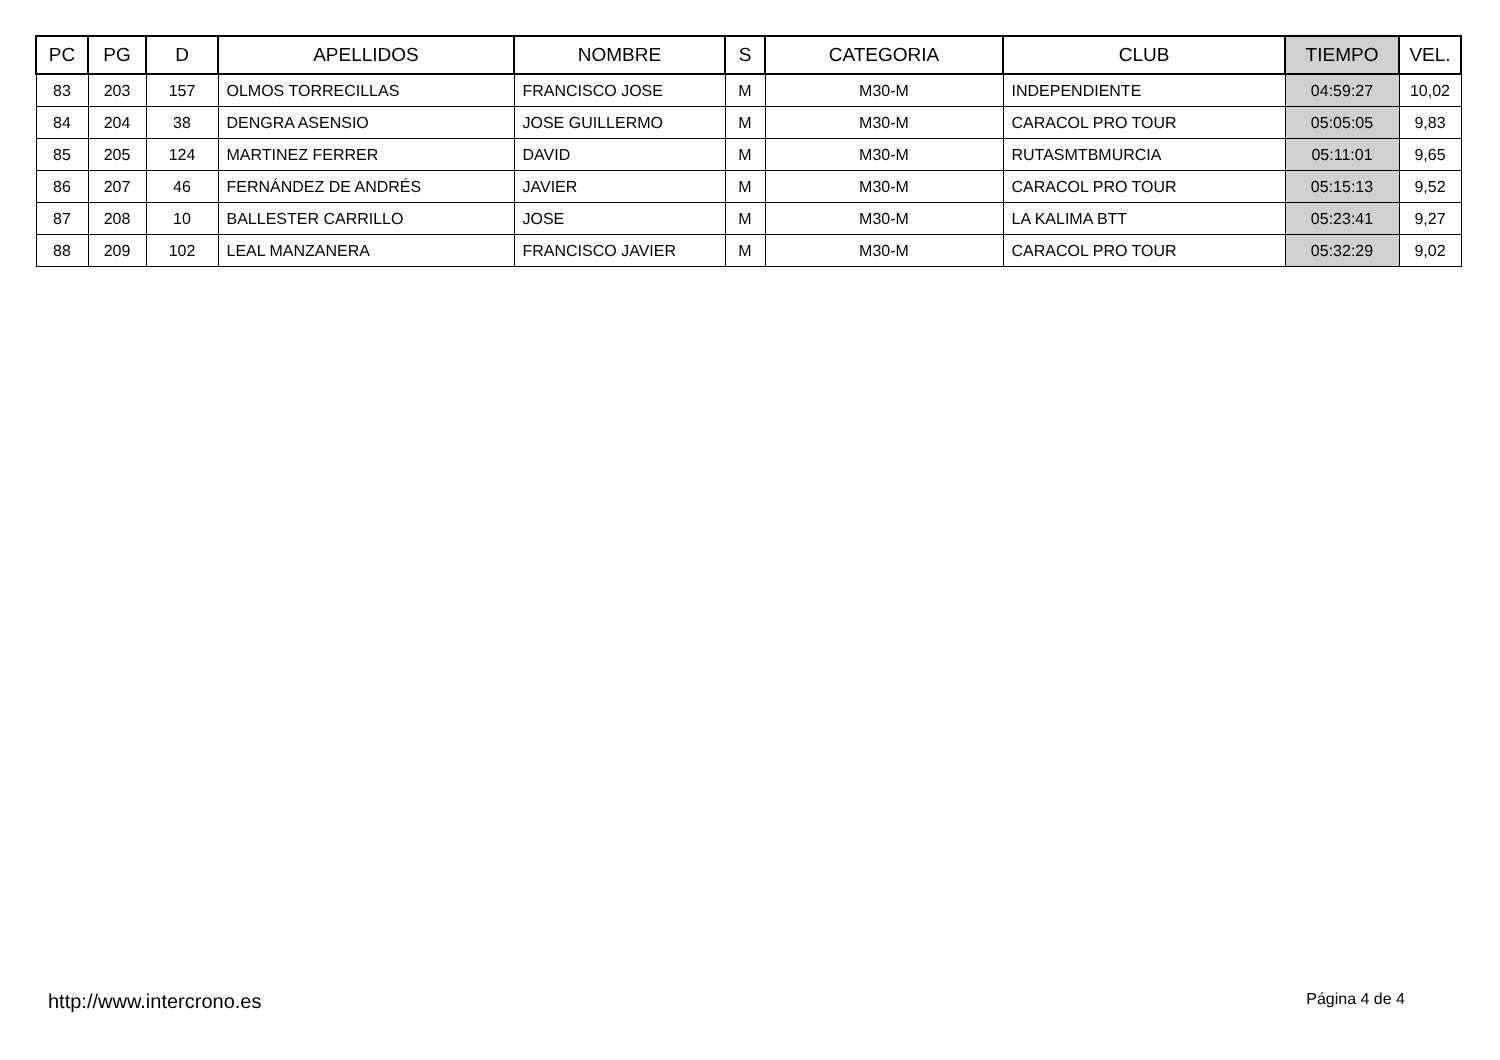| PC | PG | D | APELLIDOS | NOMBRE | S | CATEGORIA | CLUB | TIEMPO | VEL. |
| --- | --- | --- | --- | --- | --- | --- | --- | --- | --- |
| 83 | 203 | 157 | OLMOS TORRECILLAS | FRANCISCO JOSE | M | M30-M | INDEPENDIENTE | 04:59:27 | 10,02 |
| 84 | 204 | 38 | DENGRA ASENSIO | JOSE GUILLERMO | M | M30-M | CARACOL PRO TOUR | 05:05:05 | 9,83 |
| 85 | 205 | 124 | MARTINEZ FERRER | DAVID | M | M30-M | RUTASMTBMURCIA | 05:11:01 | 9,65 |
| 86 | 207 | 46 | FERNÁNDEZ DE ANDRÉS | JAVIER | M | M30-M | CARACOL PRO TOUR | 05:15:13 | 9,52 |
| 87 | 208 | 10 | BALLESTER CARRILLO | JOSE | M | M30-M | LA KALIMA BTT | 05:23:41 | 9,27 |
| 88 | 209 | 102 | LEAL MANZANERA | FRANCISCO JAVIER | M | M30-M | CARACOL PRO TOUR | 05:32:29 | 9,02 |
http://www.intercrono.es Página 4 de 4